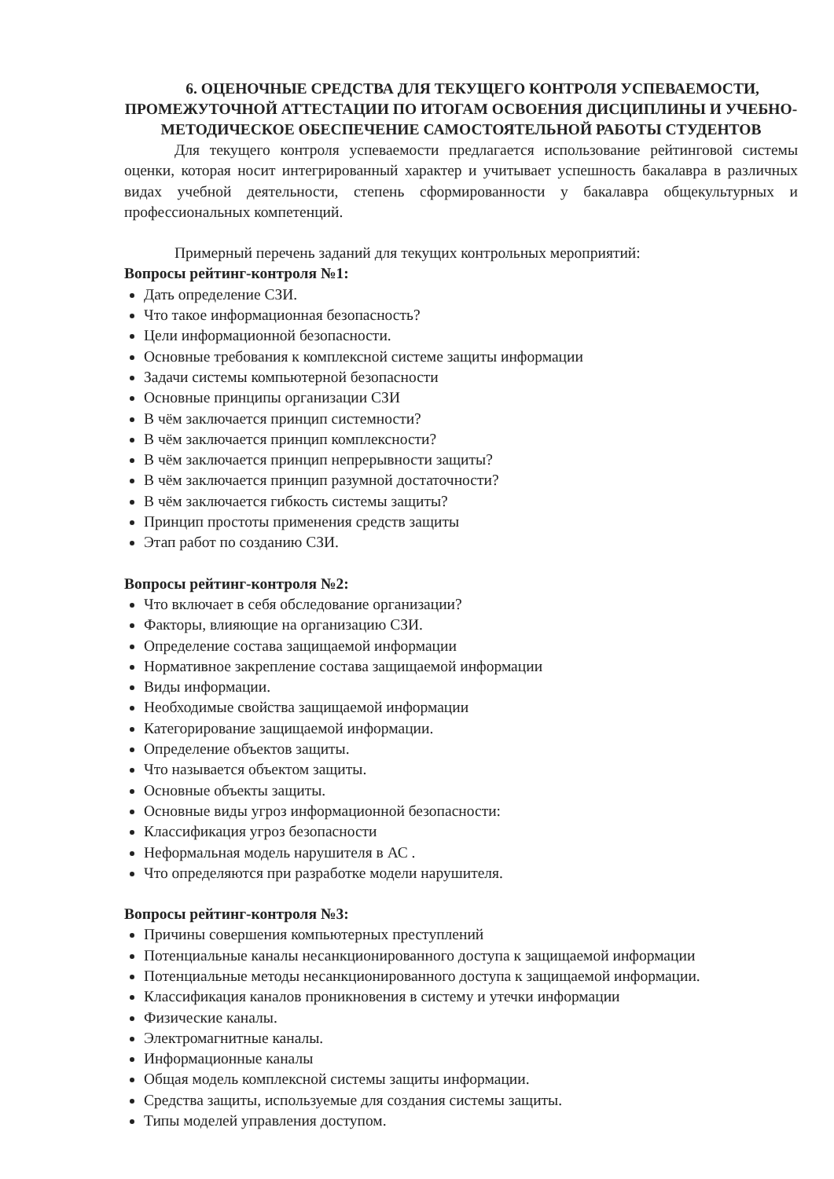6. ОЦЕНОЧНЫЕ СРЕДСТВА ДЛЯ ТЕКУЩЕГО КОНТРОЛЯ УСПЕВАЕМОСТИ, ПРОМЕЖУТОЧНОЙ АТТЕСТАЦИИ ПО ИТОГАМ ОСВОЕНИЯ ДИСЦИПЛИНЫ И УЧЕБНО-МЕТОДИЧЕСКОЕ ОБЕСПЕЧЕНИЕ САМОСТОЯТЕЛЬНОЙ РАБОТЫ СТУДЕНТОВ
Для текущего контроля успеваемости предлагается использование рейтинговой системы оценки, которая носит интегрированный характер и учитывает успешность бакалавра в различных видах учебной деятельности, степень сформированности у бакалавра общекультурных и профессиональных компетенций.
Примерный перечень заданий для текущих контрольных мероприятий:
Вопросы рейтинг-контроля №1:
Дать определение СЗИ.
Что такое информационная безопасность?
Цели информационной безопасности.
Основные требования к комплексной системе защиты информации
Задачи системы компьютерной безопасности
Основные принципы организации СЗИ
В чём заключается принцип системности?
В чём заключается принцип комплексности?
В чём заключается принцип непрерывности защиты?
В чём заключается принцип разумной достаточности?
В чём заключается гибкость системы защиты?
Принцип простоты применения средств защиты
Этап работ по созданию СЗИ.
Вопросы рейтинг-контроля №2:
Что включает в себя обследование организации?
Факторы, влияющие на организацию СЗИ.
Определение состава защищаемой информации
Нормативное закрепление состава защищаемой информации
Виды информации.
Необходимые свойства защищаемой информации
Категорирование защищаемой информации.
Определение объектов защиты.
Что называется объектом защиты.
Основные объекты защиты.
Основные виды угроз информационной безопасности:
Классификация угроз безопасности
Неформальная модель нарушителя в АС .
Что определяются при разработке модели нарушителя.
Вопросы рейтинг-контроля №3:
Причины совершения компьютерных преступлений
Потенциальные каналы несанкционированного доступа к защищаемой информации
Потенциальные методы несанкционированного доступа к защищаемой информации.
Классификация каналов проникновения в систему и утечки информации
Физические каналы.
Электромагнитные каналы.
Информационные каналы
Общая модель комплексной системы защиты информации.
Средства защиты, используемые для создания системы защиты.
Типы моделей управления доступом.